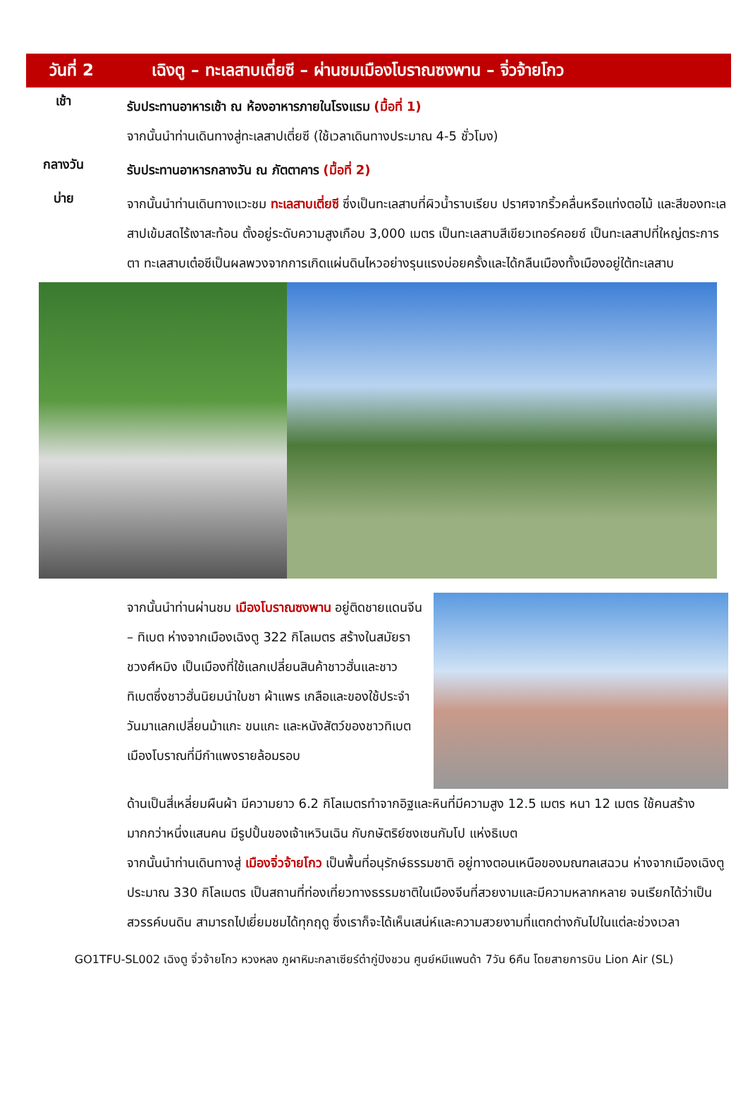วันที่ 2 เฉิงตู – ทะเลสาบเตี่ยซี – ผ่านชมเมืองโบราณซงพาน – จิ่วจ้ายโกว
เช้า
รับประทานอาหารเช้า ณ ห้องอาหารภายในโรงแรม (มื้อที่ 1)
จากนั้นนำท่านเดินทางสู่ทะเลสาปเตี่ยซี (ใช้เวลาเดินทางประมาณ 4-5 ชั่วโมง)
กลางวัน
รับประทานอาหารกลางวัน ณ ภัตตาคาร (มื้อที่ 2)
บ่าย
จากนั้นนำท่านเดินทางแวะชม ทะเลสาบเตี่ยซี ซึ่งเป็นทะเลสาบที่ผิวน้ำราบเรียบ ปราศจากริ้วคลื่นหรือแท่งตอไม้ และสีของทะเลสาปเข้มสดไร้เงาสะท้อน ตั้งอยู่ระดับความสูงเกือบ 3,000 เมตร เป็นทะเลสาบสีเขียวเทอร์คอยซ์ เป็นทะเลสาปที่ใหญ่ตระการตา ทะเลสาบเต๋อซีเป็นผลพวงจากการเกิดแผ่นดินไหวอย่างรุนแรงบ่อยครั้งและได้กลืนเมืองทั้งเมืองอยู่ใต้ทะเลสาบ
จากนั้นนำท่านผ่านชม เมืองโบราณซงพาน อยู่ติดชายแดนจีน – ทิเบต ห่างจากเมืองเฉิงตู 322 กิโลเมตร สร้างในสมัยราชวงศ์หมิง เป็นเมืองที่ใช้แลกเปลี่ยนสินค้าชาวฮั่นและชาวทิเบตซึ่งชาวฮั่นนิยมนำใบชา ผ้าแพร เกลือและของใช้ประจำวันมาแลกเปลี่ยนม้าแกะ ขนแกะ และหนังสัตว์ของชาวทิเบต เมืองโบราณที่มีกำแพงรายล้อมรอบ
ด้านเป็นสี่เหลี่ยมผืนผ้า มีความยาว 6.2 กิโลเมตรทำจากอิฐและหินที่มีความสูง 12.5 เมตร หนา 12 เมตร ใช้คนสร้างมากกว่าหนึ่งแสนคน มีรูปปั้นของเจ้าเหวินเฉิน กับกษัตริย์ซงเซนกัมโป แห่งธิเบต
จากนั้นนำท่านเดินทางสู่ เมืองจิ่วจ้ายโกว เป็นพื้นที่อนุรักษ์ธรรมชาติ อยู่ทางตอนเหนือของมณฑลเสฉวน ห่างจากเมืองเฉิงตูประมาณ 330 กิโลเมตร เป็นสถานที่ท่องเที่ยวทางธรรมชาติในเมืองจีนที่สวยงามและมีความหลากหลาย จนเรียกได้ว่าเป็นสวรรค์บนดิน สามารถไปเยี่ยมชมได้ทุกฤดู ซึ่งเราก็จะได้เห็นเสน่ห์และความสวยงามที่แตกต่างกันไปในแต่ละช่วงเวลา
GO1TFU-SL002 เฉิงตู จิ่วจ้ายโกว หวงหลง ภูผาหิมะกลาเซียร์ต๋ากู่ปิงชวน ศูนย์หมีแพนด้า 7วัน 6คืน โดยสายการบิน Lion Air (SL)